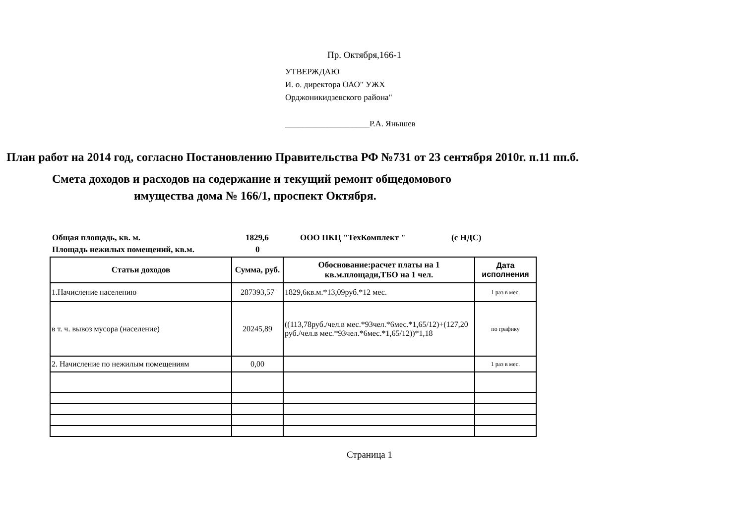Пр. Октября,166-1
УТВЕРЖДАЮ
И. о. директора ОАО" УЖХ
Орджоникидзевского района"
____________________Р.А. Янышев
План работ на 2014 год, согласно Постановлению Правительства РФ №731 от 23 сентября 2010г. п.11 пп.б.
Смета доходов и расходов на содержание и текущий ремонт общедомового
имущества дома № 166/1, проспект Октября.
Общая площадь, кв. м. 1829,6 ООО ПКЦ "ТехКомплект " (с НДС)
Площадь нежилых помещений, кв.м. 0
| Статьи доходов | Сумма, руб. | Обоснование:расчет платы на 1 кв.м.площади,ТБО на 1 чел. | Дата исполнения |
| --- | --- | --- | --- |
| 1.Начисление населению | 287393,57 | 1829,6кв.м.*13,09руб.*12 мес. | 1 раз в мес. |
| в т. ч. вывоз мусора (население) | 20245,89 | ((113,78руб./чел.в мес.*93чел.*6мес.*1,65/12)+(127,20 руб./чел.в мес.*93чел.*6мес.*1,65/12))*1,18 | по графику |
| 2. Начисление по нежилым помещениям | 0,00 | | 1 раз в мес. |
Страница 1